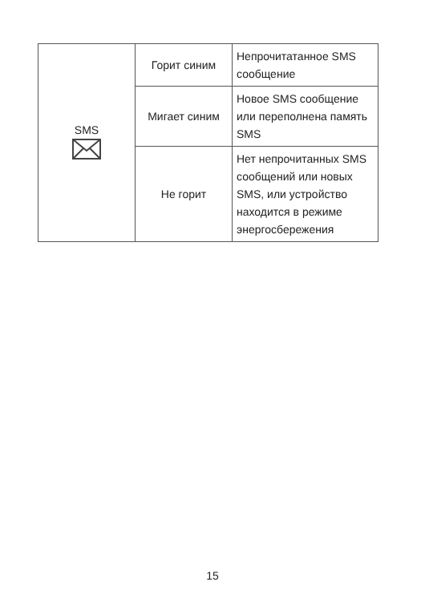| SMS | Горит синим | Непрочитатанное SMS сообщение |
| | Мигает синим | Новое SMS сообщение или переполнена память SMS |
| | Не горит | Нет непрочитанных SMS сообщений или новых SMS, или устройство находится в режиме энергосбережения |
15